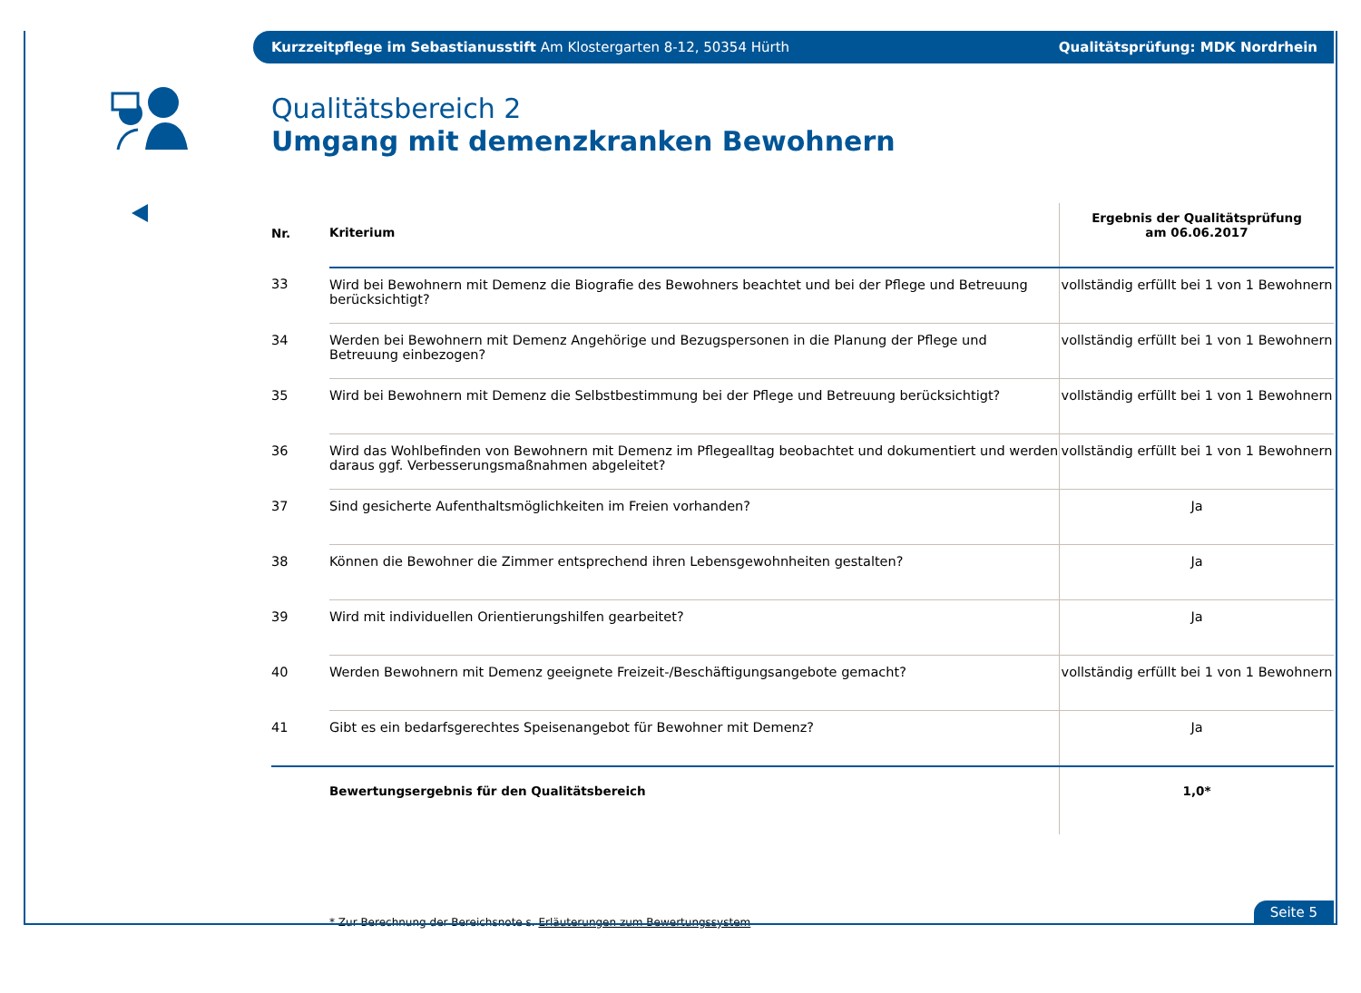Kurzzeitpflege im Sebastianusstift Am Klostergarten 8-12, 50354 Hürth Qualitätsprüfung: MDK Nordrhein
Qualitätsbereich 2
Umgang mit demenzkranken Bewohnern
| Nr. | Kriterium | Ergebnis der Qualitätsprüfung am 06.06.2017 |
| --- | --- | --- |
| 33 | Wird bei Bewohnern mit Demenz die Biografie des Bewohners beachtet und bei der Pflege und Betreuung berücksichtigt? | vollständig erfüllt bei 1 von 1 Bewohnern |
| 34 | Werden bei Bewohnern mit Demenz Angehörige und Bezugspersonen in die Planung der Pflege und Betreuung einbezogen? | vollständig erfüllt bei 1 von 1 Bewohnern |
| 35 | Wird bei Bewohnern mit Demenz die Selbstbestimmung bei der Pflege und Betreuung berücksichtigt? | vollständig erfüllt bei 1 von 1 Bewohnern |
| 36 | Wird das Wohlbefinden von Bewohnern mit Demenz im Pflegealltag beobachtet und dokumentiert und werden daraus ggf. Verbesserungsmaßnahmen abgeleitet? | vollständig erfüllt bei 1 von 1 Bewohnern |
| 37 | Sind gesicherte Aufenthaltsmöglichkeiten im Freien vorhanden? | Ja |
| 38 | Können die Bewohner die Zimmer entsprechend ihren Lebensgewohnheiten gestalten? | Ja |
| 39 | Wird mit individuellen Orientierungshilfen gearbeitet? | Ja |
| 40 | Werden Bewohnern mit Demenz geeignete Freizeit-/Beschäftigungsangebote gemacht? | vollständig erfüllt bei 1 von 1 Bewohnern |
| 41 | Gibt es ein bedarfsgerechtes Speisenangebot für Bewohner mit Demenz? | Ja |
| | Bewertungsergebnis für den Qualitätsbereich | 1,0* |
* Zur Berechnung der Bereichsnote s. Erläuterungen zum Bewertungssystem
Seite 5